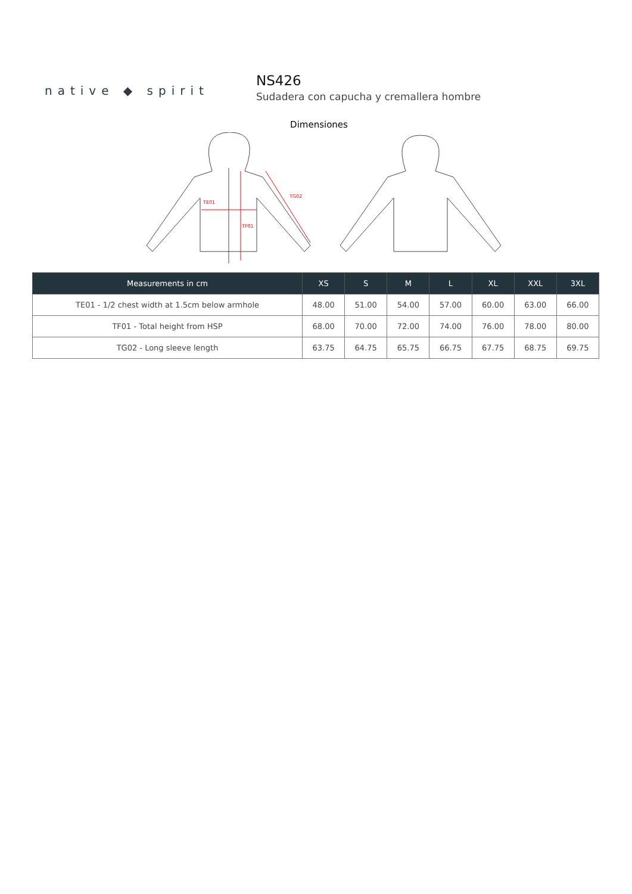native ◆ spirit
NS426
Sudadera con capucha y cremallera hombre
Dimensiones
TE01
TF01
TG02
| Measurements in cm | XS | S | M | L | XL | XXL | 3XL |
| --- | --- | --- | --- | --- | --- | --- | --- |
| TE01 - 1/2 chest width at 1.5cm below armhole | 48.00 | 51.00 | 54.00 | 57.00 | 60.00 | 63.00 | 66.00 |
| TF01 - Total height from HSP | 68.00 | 70.00 | 72.00 | 74.00 | 76.00 | 78.00 | 80.00 |
| TG02 - Long sleeve length | 63.75 | 64.75 | 65.75 | 66.75 | 67.75 | 68.75 | 69.75 |